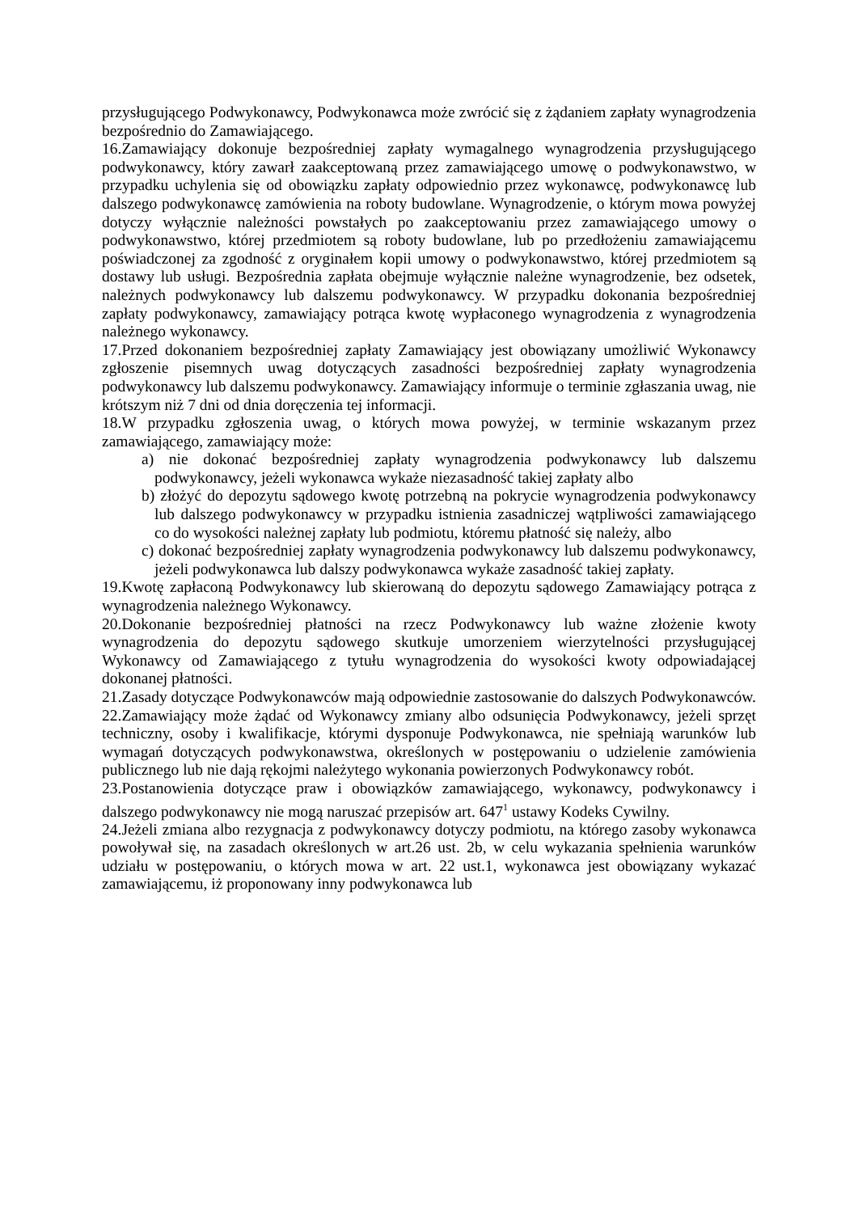przysługującego Podwykonawcy, Podwykonawca może zwrócić się z żądaniem zapłaty wynagrodzenia bezpośrednio do Zamawiającego.
16.Zamawiający dokonuje bezpośredniej zapłaty wymagalnego wynagrodzenia przysługującego podwykonawcy, który zawarł zaakceptowaną przez zamawiającego umowę o podwykonawstwo, w przypadku uchylenia się od obowiązku zapłaty odpowiednio przez wykonawcę, podwykonawcę lub dalszego podwykonawcę zamówienia na roboty budowlane. Wynagrodzenie, o którym mowa powyżej dotyczy wyłącznie należności powstałych po zaakceptowaniu przez zamawiającego umowy o podwykonawstwo, której przedmiotem są roboty budowlane, lub po przedłożeniu zamawiającemu poświadczonej za zgodność z oryginałem kopii umowy o podwykonawstwo, której przedmiotem są dostawy lub usługi. Bezpośrednia zapłata obejmuje wyłącznie należne wynagrodzenie, bez odsetek, należnych podwykonawcy lub dalszemu podwykonawcy. W przypadku dokonania bezpośredniej zapłaty podwykonawcy, zamawiający potrąca kwotę wypłaconego wynagrodzenia z wynagrodzenia należnego wykonawcy.
17.Przed dokonaniem bezpośredniej zapłaty Zamawiający jest obowiązany umożliwić Wykonawcy zgłoszenie pisemnych uwag dotyczących zasadności bezpośredniej zapłaty wynagrodzenia podwykonawcy lub dalszemu podwykonawcy. Zamawiający informuje o terminie zgłaszania uwag, nie krótszym niż 7 dni od dnia doręczenia tej informacji.
18.W przypadku zgłoszenia uwag, o których mowa powyżej, w terminie wskazanym przez zamawiającego, zamawiający może:
a) nie dokonać bezpośredniej zapłaty wynagrodzenia podwykonawcy lub dalszemu podwykonawcy, jeżeli wykonawca wykaże niezasadność takiej zapłaty albo
b) złożyć do depozytu sądowego kwotę potrzebną na pokrycie wynagrodzenia podwykonawcy lub dalszego podwykonawcy w przypadku istnienia zasadniczej wątpliwości zamawiającego co do wysokości należnej zapłaty lub podmiotu, któremu płatność się należy, albo
c) dokonać bezpośredniej zapłaty wynagrodzenia podwykonawcy lub dalszemu podwykonawcy, jeżeli podwykonawca lub dalszy podwykonawca wykaże zasadność takiej zapłaty.
19.Kwotę zapłaconą Podwykonawcy lub skierowaną do depozytu sądowego Zamawiający potrąca z wynagrodzenia należnego Wykonawcy.
20.Dokonanie bezpośredniej płatności na rzecz Podwykonawcy lub ważne złożenie kwoty wynagrodzenia do depozytu sądowego skutkuje umorzeniem wierzytelności przysługującej Wykonawcy od Zamawiającego z tytułu wynagrodzenia do wysokości kwoty odpowiadającej dokonanej płatności.
21.Zasady dotyczące Podwykonawców mają odpowiednie zastosowanie do dalszych Podwykonawców.
22.Zamawiający może żądać od Wykonawcy zmiany albo odsunięcia Podwykonawcy, jeżeli sprzęt techniczny, osoby i kwalifikacje, którymi dysponuje Podwykonawca, nie spełniają warunków lub wymagań dotyczących podwykonawstwa, określonych w postępowaniu o udzielenie zamówienia publicznego lub nie dają rękojmi należytego wykonania powierzonych Podwykonawcy robót.
23.Postanowienia dotyczące praw i obowiązków zamawiającego, wykonawcy, podwykonawcy i dalszego podwykonawcy nie mogą naruszać przepisów art. 647<sup>1</sup> ustawy Kodeks Cywilny.
24.Jeżeli zmiana albo rezygnacja z podwykonawcy dotyczy podmiotu, na którego zasoby wykonawca powoływał się, na zasadach określonych w art.26 ust. 2b, w celu wykazania spełnienia warunków udziału w postępowaniu, o których mowa w art. 22 ust.1, wykonawca jest obowiązany wykazać zamawiającemu, iż proponowany inny podwykonawca lub